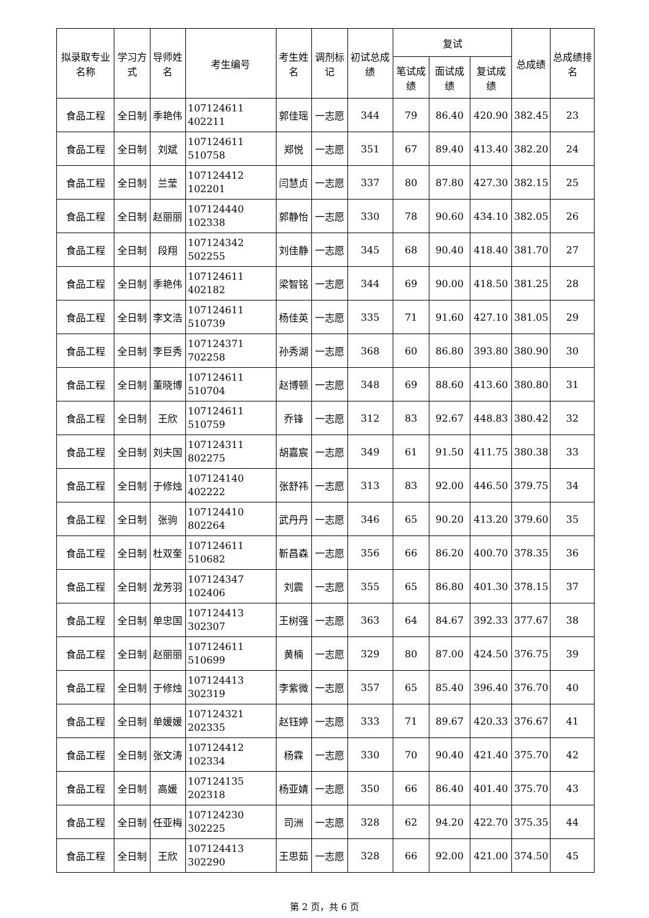| 拟录取专业名称 | 学习方式 | 导师姓名 | 考生编号 | 考生姓名 | 调剂标记 | 初试总成绩 | 复试 | | | 总成绩 | 总成绩排名 |
| --- | --- | --- | --- | --- | --- | --- | --- | --- | --- | --- | --- |
| | | | | | | | 笔试成绩 | 面试成绩 | 复试成绩 | | |
| 食品工程 | 全日制 | 季艳伟 | 107124611 402211 | 郭佳瑶 | 一志愿 | 344 | 79 | 86.40 | 420.90 | 382.45 | 23 |
| 食品工程 | 全日制 | 刘斌 | 107124611 510758 | 郑悦 | 一志愿 | 351 | 67 | 89.40 | 413.40 | 382.20 | 24 |
| 食品工程 | 全日制 | 兰莹 | 107124412 102201 | 闫慧贞 | 一志愿 | 337 | 80 | 87.80 | 427.30 | 382.15 | 25 |
| 食品工程 | 全日制 | 赵丽丽 | 107124440 102338 | 郭静怡 | 一志愿 | 330 | 78 | 90.60 | 434.10 | 382.05 | 26 |
| 食品工程 | 全日制 | 段翔 | 107124342 502255 | 刘佳静 | 一志愿 | 345 | 68 | 90.40 | 418.40 | 381.70 | 27 |
| 食品工程 | 全日制 | 季艳伟 | 107124611 402182 | 梁智铭 | 一志愿 | 344 | 69 | 90.00 | 418.50 | 381.25 | 28 |
| 食品工程 | 全日制 | 李文浩 | 107124611 510739 | 杨佳英 | 一志愿 | 335 | 71 | 91.60 | 427.10 | 381.05 | 29 |
| 食品工程 | 全日制 | 李巨秀 | 107124371 702258 | 孙秀湖 | 一志愿 | 368 | 60 | 86.80 | 393.80 | 380.90 | 30 |
| 食品工程 | 全日制 | 董晓博 | 107124611 510704 | 赵博顿 | 一志愿 | 348 | 69 | 88.60 | 413.60 | 380.80 | 31 |
| 食品工程 | 全日制 | 王欣 | 107124611 510759 | 乔锋 | 一志愿 | 312 | 83 | 92.67 | 448.83 | 380.42 | 32 |
| 食品工程 | 全日制 | 刘夫国 | 107124311 802275 | 胡嘉宸 | 一志愿 | 349 | 61 | 91.50 | 411.75 | 380.38 | 33 |
| 食品工程 | 全日制 | 于修烛 | 107124140 402222 | 张舒祎 | 一志愿 | 313 | 83 | 92.00 | 446.50 | 379.75 | 34 |
| 食品工程 | 全日制 | 张驹 | 107124410 802264 | 武丹丹 | 一志愿 | 346 | 65 | 90.20 | 413.20 | 379.60 | 35 |
| 食品工程 | 全日制 | 杜双奎 | 107124611 510682 | 靳昌森 | 一志愿 | 356 | 66 | 86.20 | 400.70 | 378.35 | 36 |
| 食品工程 | 全日制 | 龙芳羽 | 107124347 102406 | 刘震 | 一志愿 | 355 | 65 | 86.80 | 401.30 | 378.15 | 37 |
| 食品工程 | 全日制 | 单忠国 | 107124413 302307 | 王树强 | 一志愿 | 363 | 64 | 84.67 | 392.33 | 377.67 | 38 |
| 食品工程 | 全日制 | 赵丽丽 | 107124611 510699 | 黄楠 | 一志愿 | 329 | 80 | 87.00 | 424.50 | 376.75 | 39 |
| 食品工程 | 全日制 | 于修烛 | 107124413 302319 | 李紫微 | 一志愿 | 357 | 65 | 85.40 | 396.40 | 376.70 | 40 |
| 食品工程 | 全日制 | 单媛媛 | 107124321 202335 | 赵钰婷 | 一志愿 | 333 | 71 | 89.67 | 420.33 | 376.67 | 41 |
| 食品工程 | 全日制 | 张文涛 | 107124412 102334 | 杨霖 | 一志愿 | 330 | 70 | 90.40 | 421.40 | 375.70 | 42 |
| 食品工程 | 全日制 | 高媛 | 107124135 202318 | 杨亚婧 | 一志愿 | 350 | 66 | 86.40 | 401.40 | 375.70 | 43 |
| 食品工程 | 全日制 | 任亚梅 | 107124230 302225 | 司洲 | 一志愿 | 328 | 62 | 94.20 | 422.70 | 375.35 | 44 |
| 食品工程 | 全日制 | 王欣 | 107124413 302290 | 王思茹 | 一志愿 | 328 | 66 | 92.00 | 421.00 | 374.50 | 45 |
第 2 页，共 6 页